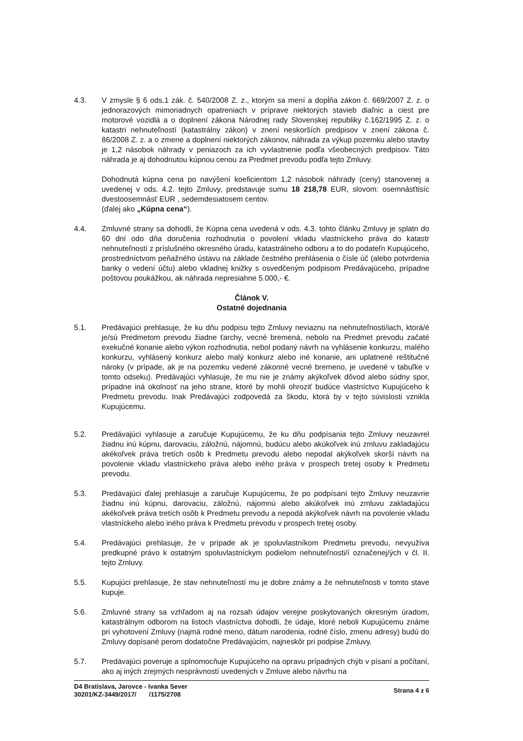4.3. V zmysle § 6 ods.1 zák. č. 540/2008 Z. z., ktorým sa mení a dopĺňa zákon č. 669/2007 Z. z. o jednorazových mimoriadnych opatreniach v príprave niektorých stavieb diaľnic a ciest pre motorové vozidlá a o doplnení zákona Národnej rady Slovenskej republiky č.162/1995 Z. z. o katastri nehnuteľností (katastrálny zákon) v znení neskorších predpisov v znení zákona č. 86/2008 Z. z. a o zmene a doplnení niektorých zákonov, náhrada za výkup pozemku alebo stavby je 1,2 násobok náhrady v peniazoch za ich vyvlastnenie podľa všeobecných predpisov. Táto náhrada je aj dohodnutou kúpnou cenou za Predmet prevodu podľa tejto Zmluvy.
Dohodnutá kúpna cena po navýšení koeficientom 1,2 násobok náhrady (ceny) stanovenej a uvedenej v ods. 4.2. tejto Zmluvy, predstavuje sumu 18 218,78 EUR, slovom: osemnásťtisíc dvestoosemnásť EUR , sedemdesiatosem centov.
(ďalej ako „Kúpna cena“).
4.4. Zmluvné strany sa dohodli, že Kúpna cena uvedená v ods. 4.3. tohto článku Zmluvy je splatn do 60 dní odo dňa doručenia rozhodnutia o povolení vkladu vlastníckeho práva do katastr nehnuteľností z príslušného okresného úradu, katastrálneho odboru a to do podateľn Kupujúceho, prostredníctvom peňažného ústavu na základe čestného prehlásenia o čísle úč (alebo potvrdenia banky o vedení účtu) alebo vkladnej knižky s osvedčeným podpisom Predávajúceho, prípadne poštovou poukážkou, ak náhrada nepresiahne 5.000,- €.
Článok V.
Ostatné dojednania
5.1. Predávajúci prehlasuje, že ku dňu podpisu tejto Zmluvy neviaznu na nehnuteľnosti/iach, ktorá/é je/sú Predmetom prevodu žiadne ťarchy, vecné bremená, nebolo na Predmet prevodu začaté exekučné konanie alebo výkon rozhodnutia, nebol podaný návrh na vyhlásenie konkurzu, malého konkurzu, vyhlásený konkurz alebo malý konkurz alebo iné konanie, ani uplatnené reštitučné nároky (v prípade, ak je na pozemku vedené zákonné vecné bremeno, je uvedené v tabuľke v tomto odseku). Predávajúci vyhlasuje, že mu nie je známy akýkoľvek dôvod alebo súdny spor, prípadne iná okolnosť na jeho strane, ktoré by mohli ohroziť budúce vlastníctvo Kupujúceho k Predmetu prevodu. Inak Predávajúci zodpovedá za škodu, ktorá by v tejto súvislosti vznikla Kupujúcemu.
5.2. Predávajúci vyhlasuje a zaručuje Kupujúcemu, že ku dňu podpísania tejto Zmluvy neuzavrel žiadnu inú kúpnu, darovaciu, záložnú, nájomnú, budúcu alebo akúkoľvek inú zmluvu zakladajúcu akékoľvek práva tretích osôb k Predmetu prevodu alebo nepodal akýkoľvek skorší návrh na povolenie vkladu vlastníckeho práva alebo iného práva v prospech tretej osoby k Predmetu prevodu.
5.3. Predávajúci ďalej prehlasuje a zaručuje Kupujúcemu, že po podpísaní tejto Zmluvy neuzavrie žiadnu inú kúpnu, darovaciu, záložnú, nájomnú alebo akúkoľvek inú zmluvu zakladajúcu akékoľvek práva tretích osôb k Predmetu prevodu a nepodá akýkoľvek návrh na povolenie vkladu vlastníckeho alebo iného práva k Predmetu prevodu v prospech tretej osoby.
5.4. Predávajúci prehlasuje, že v prípade ak je spoluvlastníkom Predmetu prevodu, nevyužíva predkupné právo k ostatným spoluvlastníckym podielom nehnuteľnosti/í označenej/ých v čl. II. tejto Zmluvy.
5.5. Kupujúci prehlasuje, že stav nehnuteľností mu je dobre známy a že nehnuteľnosti v tomto stave kupuje.
5.6. Zmluvné strany sa vzhľadom aj na rozsah údajov verejne poskytovaných okresným úradom, katastrálnym odborom na listoch vlastníctva dohodli, že údaje, ktoré neboli Kupujúcemu známe pri vyhotovení Zmluvy (najmä rodné meno, dátum narodenia, rodné číslo, zmenu adresy) budú do Zmluvy dopísané perom dodatočne Predávajúcim, najneskôr pri podpise Zmluvy.
5.7. Predávajúci poveruje a splnomocňuje Kupujúceho na opravu prípadných chýb v písaní a počítaní, ako aj iných zrejmých nesprávností uvedených v Zmluve alebo návrhu na
D4 Bratislava, Jarovce - Ivanka Sever
30201/KZ-3449/2017/ /1175/2708
Strana 4 z 6